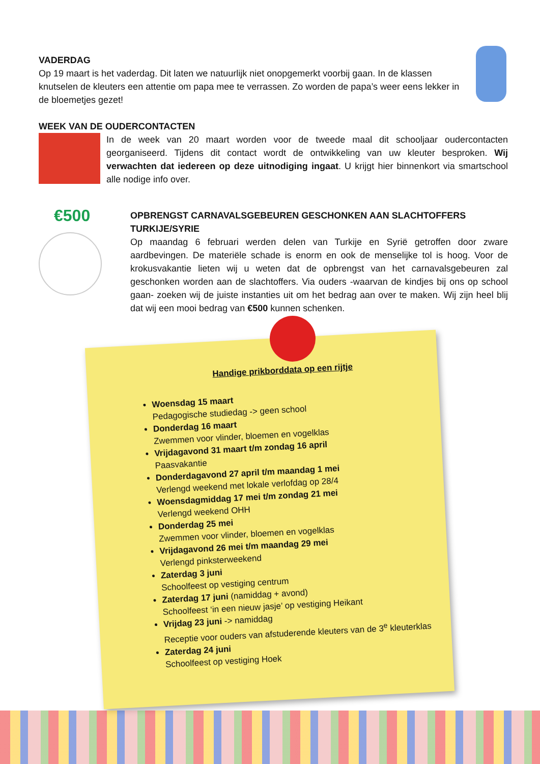VADERDAG
Op 19 maart is het vaderdag. Dit laten we natuurlijk niet onopgemerkt voorbij gaan. In de klassen knutselen de kleuters een attentie om papa mee te verrassen. Zo worden de papa’s weer eens lekker in de bloemetjes gezet!
WEEK VAN DE OUDERCONTACTEN
In de week van 20 maart worden voor de tweede maal dit schooljaar oudercontacten georganiseerd. Tijdens dit contact wordt de ontwikkeling van uw kleuter besproken. Wij verwachten dat iedereen op deze uitnodiging ingaat. U krijgt hier binnenkort via smartschool alle nodige info over.
€500
OPBRENGST CARNAVALSGEBEUREN GESCHONKEN AAN SLACHTOFFERS TURKIJE/SYRIE
Op maandag 6 februari werden delen van Turkije en Syrië getroffen door zware aardbevingen. De materiële schade is enorm en ook de menselijke tol is hoog. Voor de krokusvakantie lieten wij u weten dat de opbrengst van het carnavalsgebeuren zal geschonken worden aan de slachtoffers. Via ouders -waarvan de kindjes bij ons op school gaan- zoeken wij de juiste instanties uit om het bedrag aan over te maken. Wij zijn heel blij dat wij een mooi bedrag van €500 kunnen schenken.
Handige prikborddata op een rijtje
Woensdag 15 maart
Pedagogische studiedag -> geen school
Donderdag 16 maart
Zwemmen voor vlinder, bloemen en vogelklas
Vrijdagavond 31 maart t/m zondag 16 april
Paasvakantie
Donderdagavond 27 april t/m maandag 1 mei
Verlengd weekend met lokale verlofdag op 28/4
Woensdagmiddag 17 mei t/m zondag 21 mei
Verlengd weekend OHH
Donderdag 25 mei
Zwemmen voor vlinder, bloemen en vogelklas
Vrijdagavond 26 mei t/m maandag 29 mei
Verlengd pinksterweekend
Zaterdag 3 juni
Schoolfeest op vestiging centrum
Zaterdag 17 juni (namiddag + avond)
Schoolfeest ‘in een nieuw jasje’ op vestiging Heikant
Vrijdag 23 juni -> namiddag
Receptie voor ouders van afstuderende kleuters van de 3<sup>e</sup> kleuterklas
Zaterdag 24 juni
Schoolfeest op vestiging Hoek